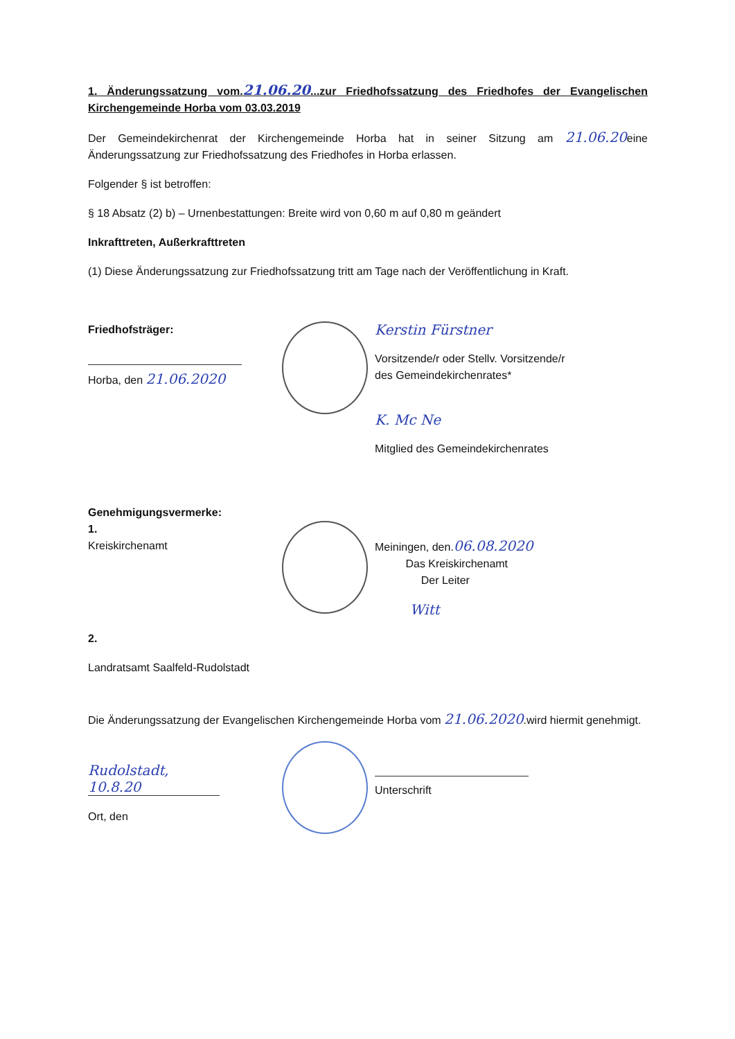1. Änderungssatzung vom.21.06.20...zur Friedhofssatzung des Friedhofes der Evangelischen Kirchengemeinde Horba vom 03.03.2019
Der Gemeindekirchenrat der Kirchengemeinde Horba hat in seiner Sitzung am 21.06.20eine Änderungssatzung zur Friedhofssatzung des Friedhofes in Horba erlassen.
Folgender § ist betroffen:
§ 18 Absatz (2) b) – Urnenbestattungen: Breite wird von 0,60 m auf 0,80 m geändert
Inkrafttreten, Außerkrafttreten
(1) Diese Änderungssatzung zur Friedhofssatzung tritt am Tage nach der Veröffentlichung in Kraft.
Friedhofsträger:
Horba, den 21.06.2020
Kerstin Fürstner
Vorsitzende/r oder Stellv. Vorsitzende/r
des Gemeindekirchenrates*
K. Mc Ne
Mitglied des Gemeindekirchenrates
Genehmigungsvermerke:
1.
Kreiskirchenamt
Meiningen, den.06.08.2020
Das Kreiskirchenamt
Der Leiter
Witt
2.
Landratsamt Saalfeld-Rudolstadt
Die Änderungssatzung der Evangelischen Kirchengemeinde Horba vom 21.06.2020.wird hiermit genehmigt.
Rudolstadt, 10.8.20
Ort, den
Unterschrift